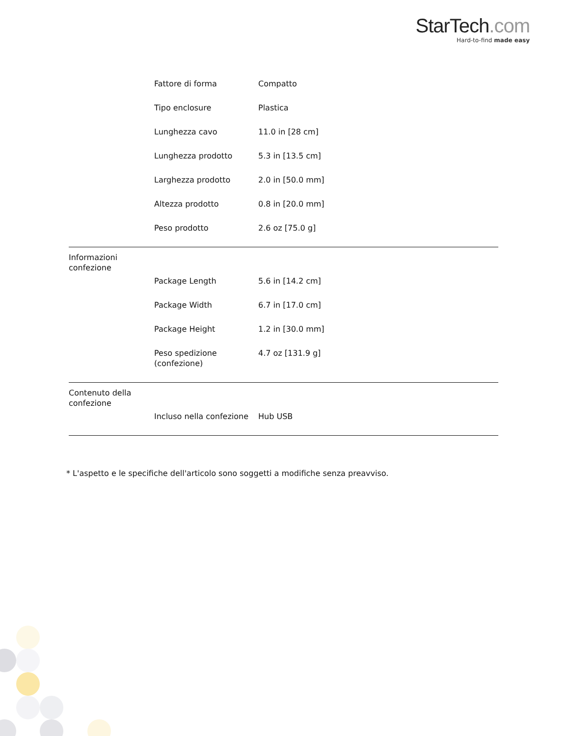StarTech.com
Hard-to-find made easy
| | Fattore di forma | Compatto |
| | Tipo enclosure | Plastica |
| | Lunghezza cavo | 11.0 in [28 cm] |
| | Lunghezza prodotto | 5.3 in [13.5 cm] |
| | Larghezza prodotto | 2.0 in [50.0 mm] |
| | Altezza prodotto | 0.8 in [20.0 mm] |
| | Peso prodotto | 2.6 oz [75.0 g] |
| Informazioni confezione | | |
| | Package Length | 5.6 in [14.2 cm] |
| | Package Width | 6.7 in [17.0 cm] |
| | Package Height | 1.2 in [30.0 mm] |
| | Peso spedizione (confezione) | 4.7 oz [131.9 g] |
| Contenuto della confezione | | |
| | Incluso nella confezione | Hub USB |
* L'aspetto e le specifiche dell'articolo sono soggetti a modifiche senza preavviso.